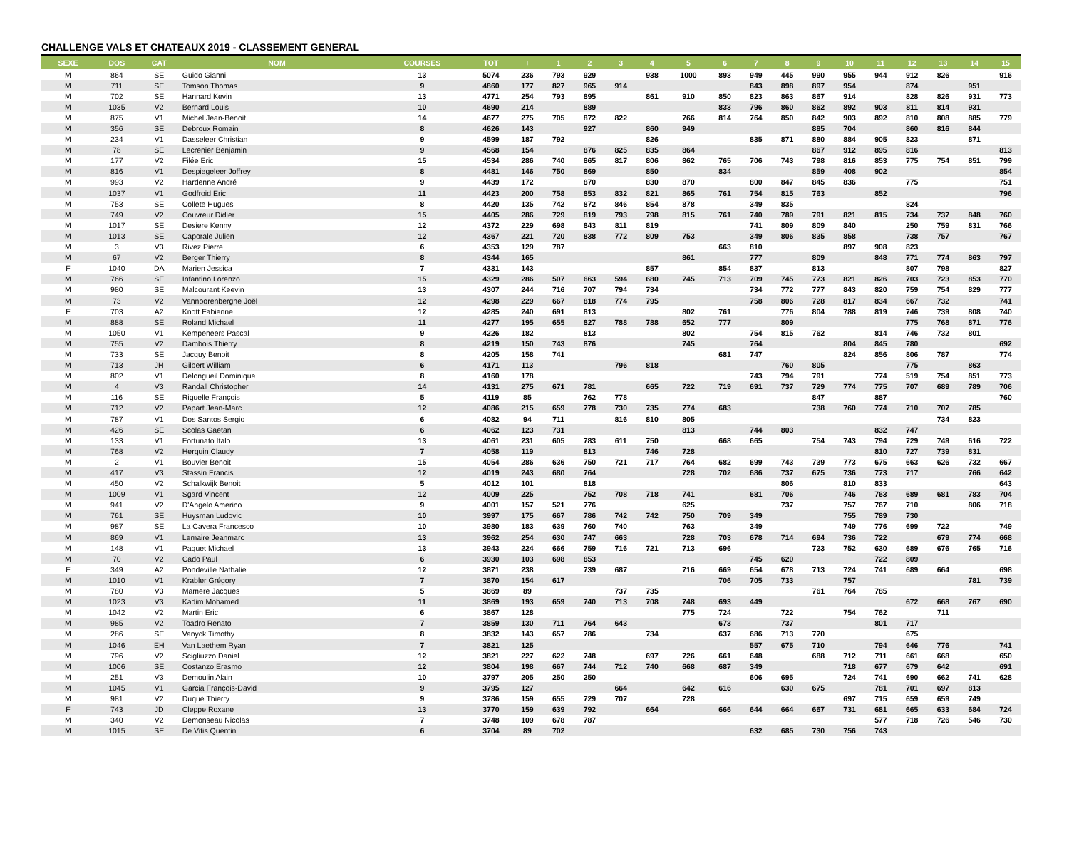CHALLENGE VALS ET CHATEAUX 2019 - CLASSEMENT GENERAL
| SEXE | DOS | CAT | NOM | COURSES | TOT | + | 1 | 2 | 3 | 4 | 5 | 6 | 7 | 8 | 9 | 10 | 11 | 12 | 13 | 14 | 15 |
| --- | --- | --- | --- | --- | --- | --- | --- | --- | --- | --- | --- | --- | --- | --- | --- | --- | --- | --- | --- | --- | --- |
| M | 864 | SE | Guido Gianni | 13 | 5074 | 236 | 793 | 929 | | 938 | 1000 | 893 | 949 | 445 | 990 | 955 | 944 | 912 | 826 | | 916 |
| M | 711 | SE | Tomson Thomas | 9 | 4860 | 177 | 827 | 965 | 914 | | | | 843 | 898 | 897 | 954 | | 874 | | 951 | |
| M | 702 | SE | Hannard Kevin | 13 | 4771 | 254 | 793 | 895 | | 861 | 910 | 850 | 823 | 863 | 867 | 914 | | 828 | 826 | 931 | 773 |
| M | 1035 | V2 | Bernard Louis | 10 | 4690 | 214 | | 889 | | | | 833 | 796 | 860 | 862 | 892 | 903 | 811 | 814 | 931 | |
| M | 875 | V1 | Michel Jean-Benoit | 14 | 4677 | 275 | 705 | 872 | 822 | | 766 | 814 | 764 | 850 | 842 | 903 | 892 | 810 | 808 | 885 | 779 |
| M | 356 | SE | Debroux Romain | 8 | 4626 | 143 | | 927 | | 860 | 949 | | | | 885 | 704 | | 860 | 816 | 844 | |
| M | 234 | V1 | Dasseleer Christian | 9 | 4599 | 187 | 792 | | | 826 | | | 835 | 871 | 880 | 884 | 905 | 823 | | 871 | |
| M | 78 | SE | Lecrenier Benjamin | 9 | 4568 | 154 | | 876 | 825 | 835 | 864 | | | | 867 | 912 | 895 | 816 | | | 813 |
| M | 177 | V2 | Filée Eric | 15 | 4534 | 286 | 740 | 865 | 817 | 806 | 862 | 765 | 706 | 743 | 798 | 816 | 853 | 775 | 754 | 851 | 799 |
| M | 816 | V1 | Despiegeleer Joffrey | 8 | 4481 | 146 | 750 | 869 | | 850 | | 834 | | | 859 | 408 | 902 | | | | 854 |
| M | 993 | V2 | Hardenne André | 9 | 4439 | 172 | | 870 | | 830 | 870 | | 800 | 847 | 845 | 836 | | 775 | | | 751 |
| M | 1037 | V1 | Godfroid Eric | 11 | 4423 | 200 | 758 | 853 | 832 | 821 | 865 | 761 | 754 | 815 | 763 | | 852 | | | | 796 |
| M | 753 | SE | Collete Hugues | 8 | 4420 | 135 | 742 | 872 | 846 | 854 | 878 | | 349 | 835 | | | | 824 | | | |
| M | 749 | V2 | Couvreur Didier | 15 | 4405 | 286 | 729 | 819 | 793 | 798 | 815 | 761 | 740 | 789 | 791 | 821 | 815 | 734 | 737 | 848 | 760 |
| M | 1017 | SE | Desiere Kenny | 12 | 4372 | 229 | 698 | 843 | 811 | 819 | | | 741 | 809 | 809 | 840 | | 250 | 759 | 831 | 766 |
| M | 1013 | SE | Caporale Julien | 12 | 4367 | 221 | 720 | 838 | 772 | 809 | 753 | | 349 | 806 | 835 | 858 | | 738 | 757 | | 767 |
| M | 3 | V3 | Rivez Pierre | 6 | 4353 | 129 | 787 | | | | | 663 | 810 | | | 897 | 908 | 823 | | | |
| M | 67 | V2 | Berger Thierry | 8 | 4344 | 165 | | | | | 861 | | 777 | | 809 | | 848 | 771 | 774 | 863 | 797 |
| F | 1040 | DA | Marien Jessica | 7 | 4331 | 143 | | | | 857 | | 854 | 837 | | 813 | | | 807 | 798 | | 827 |
| M | 766 | SE | Infantino Lorenzo | 15 | 4329 | 286 | 507 | 663 | 594 | 680 | 745 | 713 | 709 | 745 | 773 | 821 | 826 | 703 | 723 | 853 | 770 |
| M | 980 | SE | Malcourant Keevin | 13 | 4307 | 244 | 716 | 707 | 794 | 734 | | | 734 | 772 | 777 | 843 | 820 | 759 | 754 | 829 | 777 |
| M | 73 | V2 | Vannoorenberghe Joël | 12 | 4298 | 229 | 667 | 818 | 774 | 795 | | | 758 | 806 | 728 | 817 | 834 | 667 | 732 | | 741 |
| F | 703 | A2 | Knott Fabienne | 12 | 4285 | 240 | 691 | 813 | | | 802 | 761 | | 776 | 804 | 788 | 819 | 746 | 739 | 808 | 740 |
| M | 888 | SE | Roland Michael | 11 | 4277 | 195 | 655 | 827 | 788 | 788 | 652 | 777 | | 809 | | | | 775 | 768 | 871 | 776 |
| M | 1050 | V1 | Kempeneers Pascal | 9 | 4226 | 182 | | 813 | | | 802 | | 754 | 815 | 762 | | 814 | 746 | 732 | 801 | |
| M | 755 | V2 | Dambois Thierry | 8 | 4219 | 150 | 743 | 876 | | | 745 | | 764 | | | 804 | 845 | 780 | | | 692 |
| M | 733 | SE | Jacquy Benoit | 8 | 4205 | 158 | 741 | | | | | 681 | 747 | | | 824 | 856 | 806 | 787 | | 774 |
| M | 713 | JH | Gilbert William | 6 | 4171 | 113 | | | 796 | 818 | | | | 760 | 805 | | | 775 | | 863 | |
| M | 802 | V1 | Delongueil Dominique | 8 | 4160 | 178 | | | | | | | 743 | 794 | 791 | | 774 | 519 | 754 | 851 | 773 |
| M | 4 | V3 | Randall Christopher | 14 | 4131 | 275 | 671 | 781 | | 665 | 722 | 719 | 691 | 737 | 729 | 774 | 775 | 707 | 689 | 789 | 706 |
| M | 116 | SE | Riguelle François | 5 | 4119 | 85 | | 762 | 778 | | | | | | 847 | | 887 | | | | 760 |
| M | 712 | V2 | Papart Jean-Marc | 12 | 4086 | 215 | 659 | 778 | 730 | 735 | 774 | 683 | | | 738 | 760 | 774 | 710 | 707 | 785 | |
| M | 787 | V1 | Dos Santos Sergio | 6 | 4082 | 94 | 711 | | 816 | 810 | 805 | | | | | | | | 734 | 823 | |
| M | 426 | SE | Scolas Gaetan | 6 | 4062 | 123 | 731 | | | | 813 | | 744 | 803 | | | 832 | 747 | | | |
| M | 133 | V1 | Fortunato Italo | 13 | 4061 | 231 | 605 | 783 | 611 | 750 | | 668 | 665 | | 754 | 743 | 794 | 729 | 749 | 616 | 722 |
| M | 768 | V2 | Herquin Claudy | 7 | 4058 | 119 | | 813 | | 746 | 728 | | | | | | 810 | 727 | 739 | 831 | |
| M | 2 | V1 | Bouvier Benoit | 15 | 4054 | 286 | 636 | 750 | 721 | 717 | 764 | 682 | 699 | 743 | 739 | 773 | 675 | 663 | 626 | 732 | 667 |
| M | 417 | V3 | Stassin Francis | 12 | 4019 | 243 | 680 | 764 | | | 728 | 702 | 686 | 737 | 675 | 736 | 773 | 717 | | 766 | 642 |
| M | 450 | V2 | Schalkwijk Benoit | 5 | 4012 | 101 | | 818 | | | | | | 806 | | 810 | 833 | | | | 643 |
| M | 1009 | V1 | Sgard Vincent | 12 | 4009 | 225 | | 752 | 708 | 718 | 741 | | 681 | 706 | | 746 | 763 | 689 | 681 | 783 | 704 |
| M | 941 | V2 | D'Angelo Amerino | 9 | 4001 | 157 | 521 | 776 | | | 625 | | | 737 | | 757 | 767 | 710 | | 806 | 718 |
| M | 761 | SE | Huysman Ludovic | 10 | 3997 | 175 | 667 | 786 | 742 | 742 | 750 | 709 | 349 | | | 755 | 789 | 730 | | | |
| M | 987 | SE | La Cavera Francesco | 10 | 3980 | 183 | 639 | 760 | 740 | | 763 | | 349 | | | 749 | 776 | 699 | 722 | | 749 |
| M | 869 | V1 | Lemaire Jeanmarc | 13 | 3962 | 254 | 630 | 747 | 663 | | 728 | 703 | 678 | 714 | 694 | 736 | 722 | | 679 | 774 | 668 |
| M | 148 | V1 | Paquet Michael | 13 | 3943 | 224 | 666 | 759 | 716 | 721 | 713 | 696 | | | 723 | 752 | 630 | 689 | 676 | 765 | 716 |
| M | 70 | V2 | Cado Paul | 6 | 3930 | 103 | 698 | 853 | | | | | 745 | 620 | | | 722 | 809 | | | |
| F | 349 | A2 | Pondeville Nathalie | 12 | 3871 | 238 | | 739 | 687 | | 716 | 669 | 654 | 678 | 713 | 724 | 741 | 689 | 664 | | 698 |
| M | 1010 | V1 | Krabler Grégory | 7 | 3870 | 154 | 617 | | | | | 706 | 705 | 733 | | 757 | | | | 781 | 739 |
| M | 780 | V3 | Mamere Jacques | 5 | 3869 | 89 | | | 737 | 735 | | | | | 761 | 764 | 785 | | | | |
| M | 1023 | V3 | Kadim Mohamed | 11 | 3869 | 193 | 659 | 740 | 713 | 708 | 748 | 693 | 449 | | | | | 672 | 668 | 767 | 690 |
| M | 1042 | V2 | Martin Eric | 6 | 3867 | 128 | | | | | 775 | 724 | | 722 | | 754 | 762 | | 711 | | |
| M | 985 | V2 | Toadro Renato | 7 | 3859 | 130 | 711 | 764 | 643 | | | 673 | | 737 | | | 801 | 717 | | | |
| M | 286 | SE | Vanyck Timothy | 8 | 3832 | 143 | 657 | 786 | | 734 | | 637 | 686 | 713 | 770 | | | 675 | | | |
| M | 1046 | EH | Van Laethem Ryan | 7 | 3821 | 125 | | | | | | | 557 | 675 | 710 | | 794 | 646 | 776 | | 741 |
| M | 796 | V2 | Scigliuzzo Daniel | 12 | 3821 | 227 | 622 | 748 | | 697 | 726 | 661 | 648 | | 688 | 712 | 711 | 661 | 668 | | 650 |
| M | 1006 | SE | Costanzo Erasmo | 12 | 3804 | 198 | 667 | 744 | 712 | 740 | 668 | 687 | 349 | | | 718 | 677 | 679 | 642 | | 691 |
| M | 251 | V3 | Demoulin Alain | 10 | 3797 | 205 | 250 | 250 | | | | | 606 | 695 | | 724 | 741 | 690 | 662 | 741 | 628 |
| M | 1045 | V1 | Garcia François-David | 9 | 3795 | 127 | | | 664 | | 642 | 616 | | 630 | 675 | | 781 | 701 | 697 | 813 | |
| M | 981 | V2 | Duqué Thierry | 9 | 3786 | 159 | 655 | 729 | 707 | | 728 | | | | | 697 | 715 | 659 | 659 | 749 | |
| F | 743 | JD | Cleppe Roxane | 13 | 3770 | 159 | 639 | 792 | | 664 | | 666 | 644 | 664 | 667 | 731 | 681 | 665 | 633 | 684 | 724 |
| M | 340 | V2 | Demonseau Nicolas | 7 | 3748 | 109 | 678 | 787 | | | | | | | | | 577 | 718 | 726 | 546 | 730 |
| M | 1015 | SE | De Vitis Quentin | 6 | 3704 | 89 | 702 | | | | | | 632 | 685 | 730 | 756 | 743 | | | | |